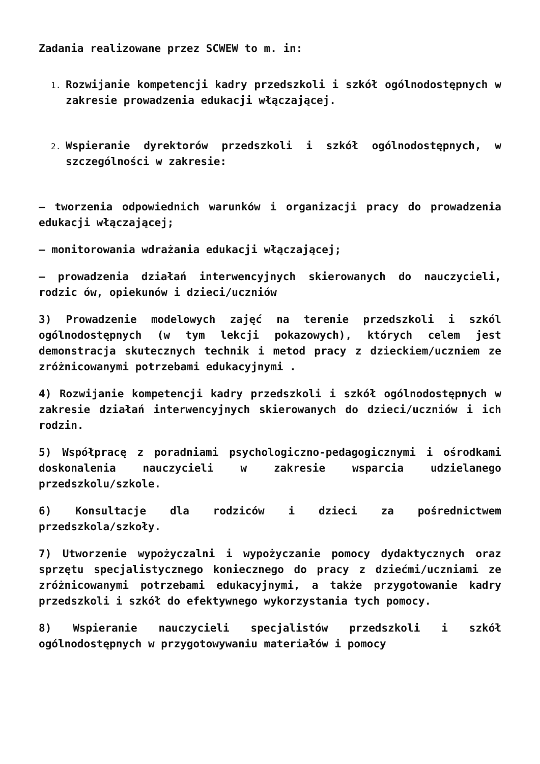Zadania realizowane przez SCWEW to m. in:
Rozwijanie kompetencji kadry przedszkoli i szkół ogólnodostępnych w zakresie prowadzenia edukacji włączającej.
Wspieranie dyrektorów przedszkoli i szkół ogólnodostępnych, w szczególności w zakresie:
– tworzenia odpowiednich warunków i organizacji pracy do prowadzenia edukacji włączającej;
– monitorowania wdrażania edukacji włączającej;
– prowadzenia działań interwencyjnych skierowanych do nauczycieli, rodzic ów, opiekunów i dzieci/uczniów
3) Prowadzenie modelowych zajęć na terenie przedszkoli i szkól ogólnodostępnych (w tym lekcji pokazowych), których celem jest demonstracja skutecznych technik i metod pracy z dzieckiem/uczniem ze zróżnicowanymi potrzebami edukacyjnymi .
4) Rozwijanie kompetencji kadry przedszkoli i szkół ogólnodostępnych w zakresie działań interwencyjnych skierowanych do dzieci/uczniów i ich rodzin.
5) Współpracę z poradniami psychologiczno-pedagogicznymi i ośrodkami doskonalenia nauczycieli w zakresie wsparcia udzielanego przedszkolu/szkole.
6) Konsultacje dla rodziców i dzieci za pośrednictwem przedszkola/szkoły.
7) Utworzenie wypożyczalni i wypożyczanie pomocy dydaktycznych oraz sprzętu specjalistycznego koniecznego do pracy z dziećmi/uczniami ze zróżnicowanymi potrzebami edukacyjnymi, a także przygotowanie kadry przedszkoli i szkół do efektywnego wykorzystania tych pomocy.
8) Wspieranie nauczycieli specjalistów przedszkoli i szkół ogólnodostępnych w przygotowywaniu materiałów i pomocy